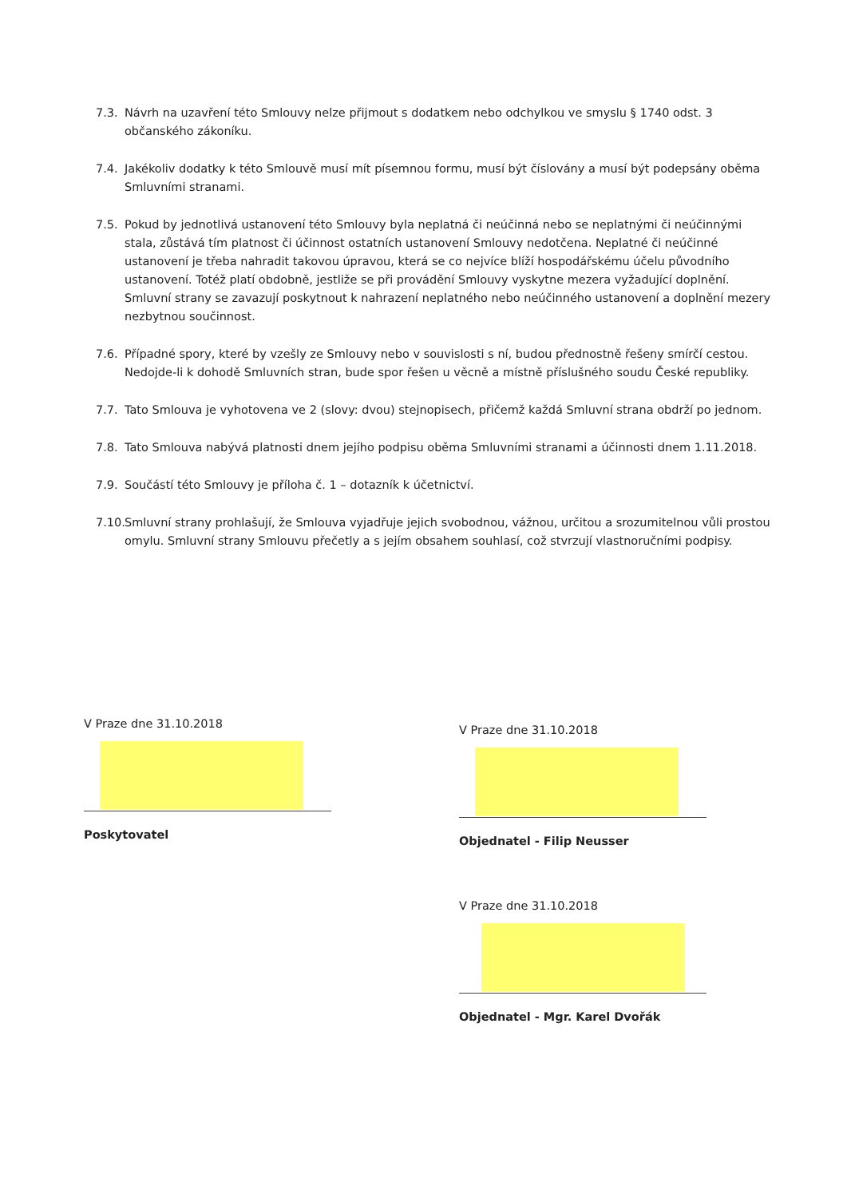7.3. Návrh na uzavření této Smlouvy nelze přijmout s dodatkem nebo odchylkou ve smyslu § 1740 odst. 3 občanského zákoníku.
7.4. Jakékoliv dodatky k této Smlouvě musí mít písemnou formu, musí být číslovány a musí být podepsány oběma Smluvními stranami.
7.5. Pokud by jednotlivá ustanovení této Smlouvy byla neplatná či neúčinná nebo se neplatnými či neúčinnými stala, zůstává tím platnost či účinnost ostatních ustanovení Smlouvy nedotčena. Neplatné či neúčinné ustanovení je třeba nahradit takovou úpravou, která se co nejvíce blíží hospodářskému účelu původního ustanovení. Totéž platí obdobně, jestliže se při provádění Smlouvy vyskytne mezera vyžadující doplnění. Smluvní strany se zavazují poskytnout k nahrazení neplatného nebo neúčinného ustanovení a doplnění mezery nezbytnou součinnost.
7.6. Případné spory, které by vzešly ze Smlouvy nebo v souvislosti s ní, budou přednostně řešeny smírčí cestou. Nedojde-li k dohodě Smluvních stran, bude spor řešen u věcně a místně příslušného soudu České republiky.
7.7. Tato Smlouva je vyhotovena ve 2 (slovy: dvou) stejnopisech, přičemž každá Smluvní strana obdrží po jednom.
7.8. Tato Smlouva nabývá platnosti dnem jejího podpisu oběma Smluvními stranami a účinnosti dnem 1.11.2018.
7.9. Součástí této Smlouvy je příloha č. 1 – dotazník k účetnictví.
7.10.
Smluvní strany prohlašují, že Smlouva vyjadřuje jejich svobodnou, vážnou, určitou a srozumitelnou vůli prostou omylu. Smluvní strany Smlouvu přečetly a s jejím obsahem souhlasí, což stvrzují vlastnoručními podpisy.
V Praze dne 31.10.2018
Poskytovatel
V Praze dne 31.10.2018
Objednatel - Filip Neusser
V Praze dne 31.10.2018
Objednatel - Mgr. Karel Dvořák